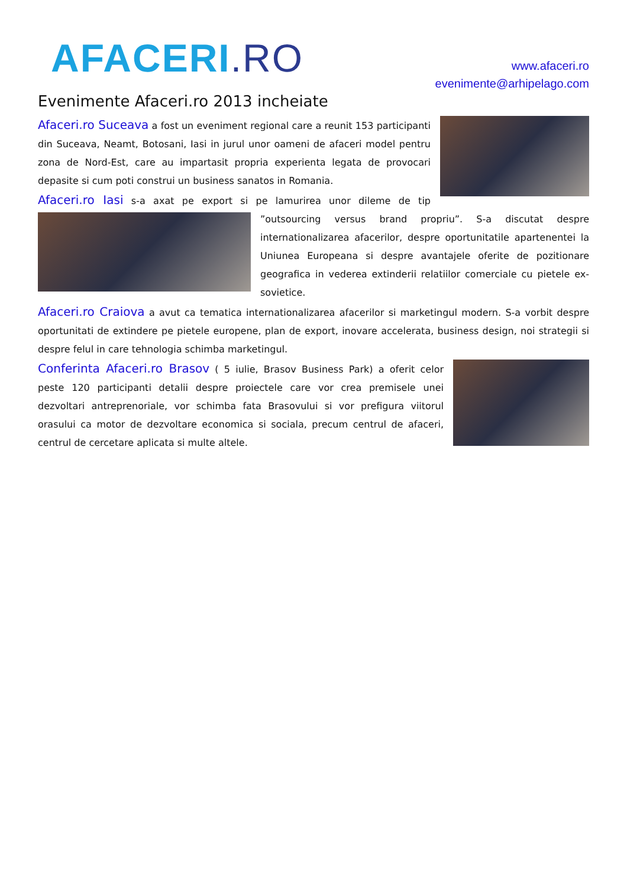AFACERI.RO
www.afaceri.ro
evenimente@arhipelago.com
Evenimente Afaceri.ro 2013 incheiate
Afaceri.ro Suceava a fost un eveniment regional care a reunit 153 participanti din Suceava, Neamt, Botosani, Iasi in jurul unor oameni de afaceri model pentru zona de Nord-Est, care au impartasit propria experienta legata de provocari depasite si cum poti construi un business sanatos in Romania.
Afaceri.ro Iasi s-a axat pe export si pe lamurirea unor dileme de tip ”outsourcing versus brand propriu”. S-a discutat despre internationalizarea afacerilor, despre oportunitatile apartenentei la Uniunea Europeana si despre avantajele oferite de pozitionare geografica in vederea extinderii relatiilor comerciale cu pietele ex-sovietice.
Afaceri.ro Craiova a avut ca tematica internationalizarea afacerilor si marketingul modern. S-a vorbit despre oportunitati de extindere pe pietele europene, plan de export, inovare accelerata, business design, noi strategii si despre felul in care tehnologia schimba marketingul.
Conferinta Afaceri.ro Brasov ( 5 iulie, Brasov Business Park) a oferit celor peste 120 participanti detalii despre proiectele care vor crea premisele unei dezvoltari antreprenoriale, vor schimba fata Brasovului si vor prefigura viitorul orasului ca motor de dezvoltare economica si sociala, precum centrul de afaceri, centrul de cercetare aplicata si multe altele.